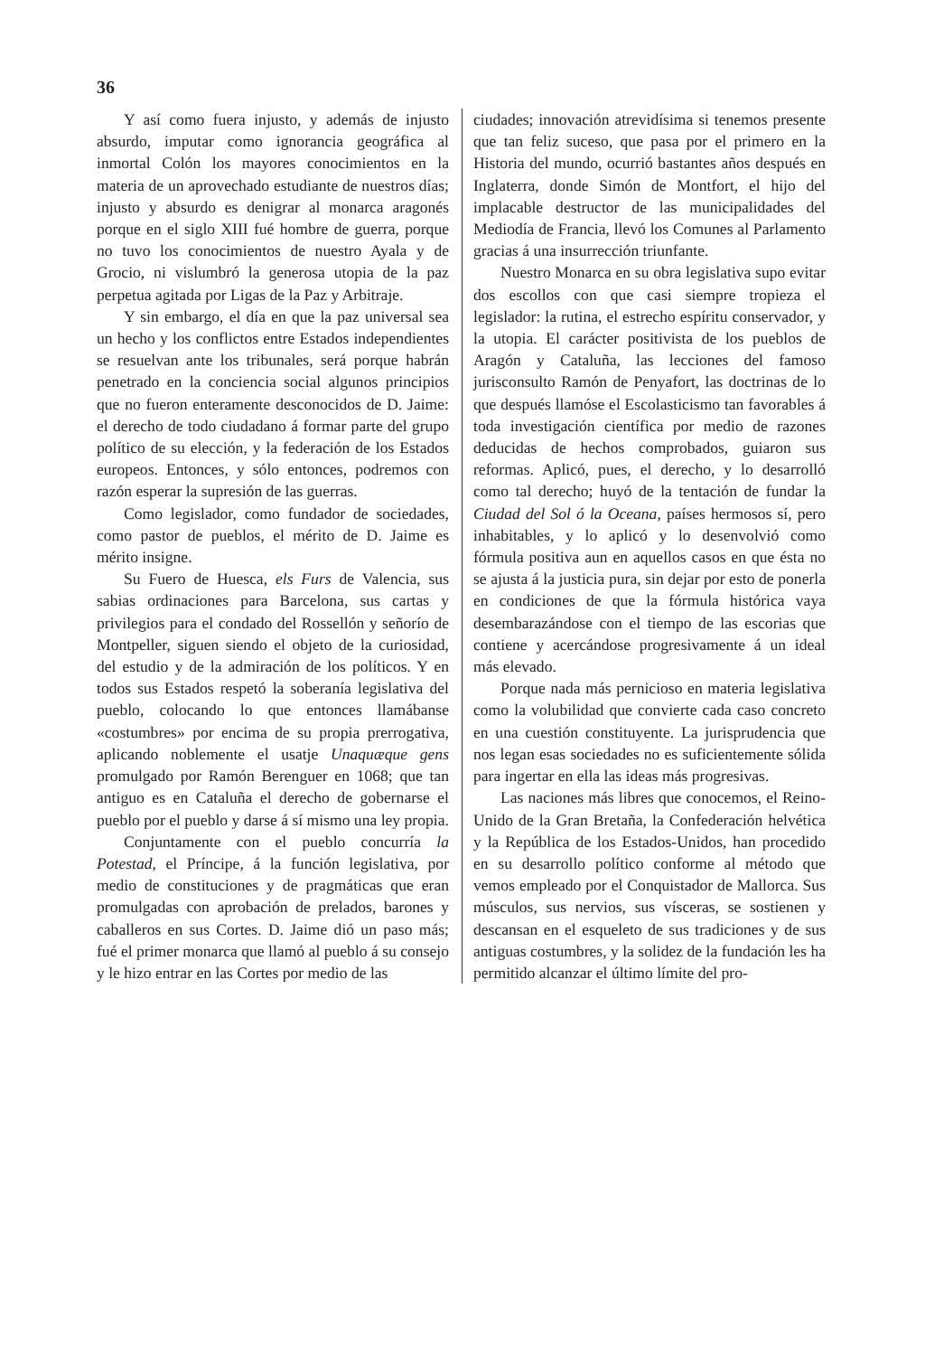36
Y así como fuera injusto, y además de injusto absurdo, imputar como ignorancia geográfica al inmortal Colón los mayores conocimientos en la materia de un aprovechado estudiante de nuestros días; injusto y absurdo es denigrar al monarca aragonés porque en el siglo XIII fué hombre de guerra, porque no tuvo los conocimientos de nuestro Ayala y de Grocio, ni vislumbró la generosa utopia de la paz perpetua agitada por Ligas de la Paz y Arbitraje.
Y sin embargo, el día en que la paz universal sea un hecho y los conflictos entre Estados independientes se resuelvan ante los tribunales, será porque habrán penetrado en la conciencia social algunos principios que no fueron enteramente desconocidos de D. Jaime: el derecho de todo ciudadano á formar parte del grupo político de su elección, y la federación de los Estados europeos. Entonces, y sólo entonces, podremos con razón esperar la supresión de las guerras.
Como legislador, como fundador de sociedades, como pastor de pueblos, el mérito de D. Jaime es mérito insigne.
Su Fuero de Huesca, els Furs de Valencia, sus sabias ordinaciones para Barcelona, sus cartas y privilegios para el condado del Rossellón y señorío de Montpeller, siguen siendo el objeto de la curiosidad, del estudio y de la admiración de los políticos. Y en todos sus Estados respetó la soberanía legislativa del pueblo, colocando lo que entonces llamábanse «costumbres» por encima de su propia prerrogativa, aplicando noblemente el usatje Unaquæque gens promulgado por Ramón Berenguer en 1068; que tan antiguo es en Cataluña el derecho de gobernarse el pueblo por el pueblo y darse á sí mismo una ley propia.
Conjuntamente con el pueblo concurría la Potestad, el Príncipe, á la función legislativa, por medio de constituciones y de pragmáticas que eran promulgadas con aprobación de prelados, barones y caballeros en sus Cortes. D. Jaime dió un paso más; fué el primer monarca que llamó al pueblo á su consejo y le hizo entrar en las Cortes por medio de las
ciudades; innovación atrevidísima si tenemos presente que tan feliz suceso, que pasa por el primero en la Historia del mundo, ocurrió bastantes años después en Inglaterra, donde Simón de Montfort, el hijo del implacable destructor de las municipalidades del Mediodía de Francia, llevó los Comunes al Parlamento gracias á una insurrección triunfante.
Nuestro Monarca en su obra legislativa supo evitar dos escollos con que casi siempre tropieza el legislador: la rutina, el estrecho espíritu conservador, y la utopia. El carácter positivista de los pueblos de Aragón y Cataluña, las lecciones del famoso jurisconsulto Ramón de Penyafort, las doctrinas de lo que después llamóse el Escolasticismo tan favorables á toda investigación científica por medio de razones deducidas de hechos comprobados, guiaron sus reformas. Aplicó, pues, el derecho, y lo desarrolló como tal derecho; huyó de la tentación de fundar la Ciudad del Sol ó la Oceana, países hermosos sí, pero inhabitables, y lo aplicó y lo desenvolvió como fórmula positiva aun en aquellos casos en que ésta no se ajusta á la justicia pura, sin dejar por esto de ponerla en condiciones de que la fórmula histórica vaya desembarazándose con el tiempo de las escorias que contiene y acercándose progresivamente á un ideal más elevado.
Porque nada más pernicioso en materia legislativa como la volubilidad que convierte cada caso concreto en una cuestión constituyente. La jurisprudencia que nos legan esas sociedades no es suficientemente sólida para ingertar en ella las ideas más progresivas.
Las naciones más libres que conocemos, el Reino-Unido de la Gran Bretaña, la Confederación helvética y la República de los Estados-Unidos, han procedido en su desarrollo político conforme al método que vemos empleado por el Conquistador de Mallorca. Sus músculos, sus nervios, sus vísceras, se sostienen y descansan en el esqueleto de sus tradiciones y de sus antiguas costumbres, y la solidez de la fundación les ha permitido alcanzar el último límite del pro-